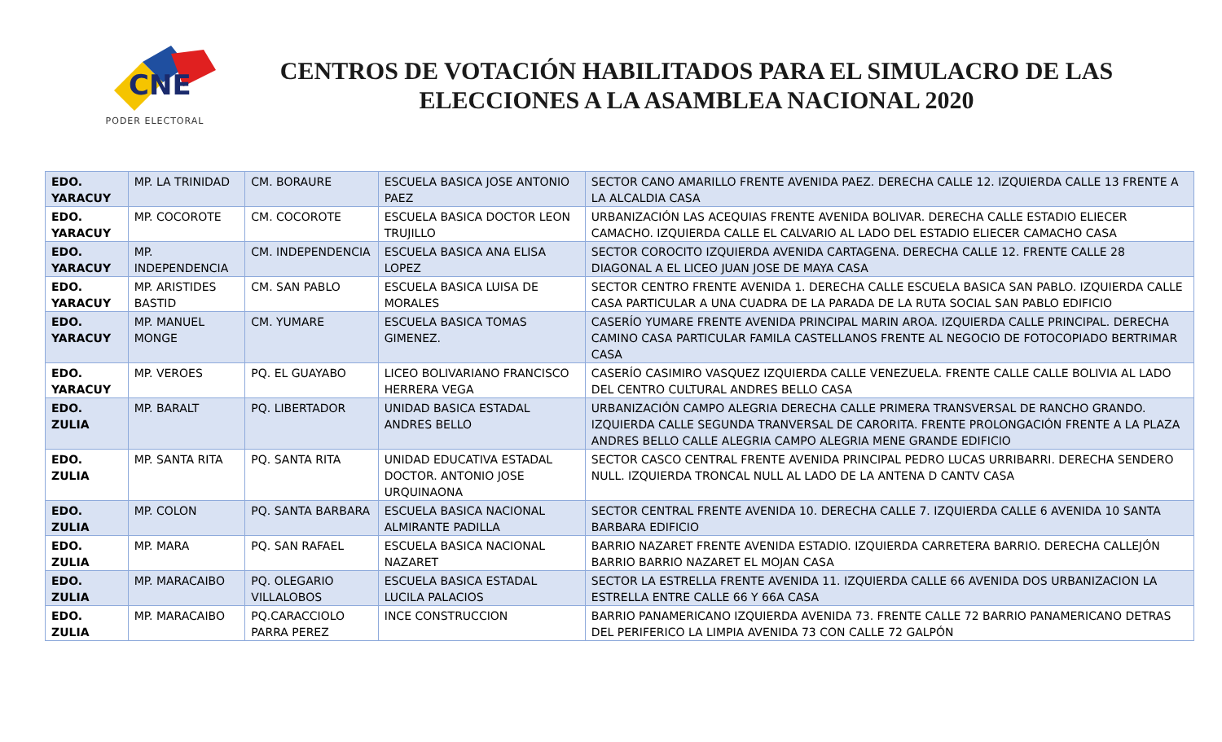CNE
PODER ELECTORAL
CENTROS DE VOTACIÓN HABILITADOS PARA EL SIMULACRO DE LAS ELECCIONES A LA ASAMBLEA NACIONAL 2020
| EDO. YARACUY | MP. LA TRINIDAD | CM. BORAURE | ESCUELA BASICA JOSE ANTONIO PAEZ | SECTOR CANO AMARILLO FRENTE AVENIDA PAEZ. DERECHA CALLE 12. IZQUIERDA CALLE 13 FRENTE A LA ALCALDIA CASA |
| EDO. YARACUY | MP. COCOROTE | CM. COCOROTE | ESCUELA BASICA DOCTOR LEON TRUJILLO | URBANIZACIÓN LAS ACEQUIAS FRENTE AVENIDA BOLIVAR. DERECHA CALLE ESTADIO ELIECER CAMACHO. IZQUIERDA CALLE EL CALVARIO AL LADO DEL ESTADIO ELIECER CAMACHO CASA |
| EDO. YARACUY | MP. INDEPENDENCIA | CM. INDEPENDENCIA | ESCUELA BASICA ANA ELISA LOPEZ | SECTOR COROCITO IZQUIERDA AVENIDA CARTAGENA. DERECHA CALLE 12. FRENTE CALLE 28 DIAGONAL A EL LICEO JUAN JOSE DE MAYA CASA |
| EDO. YARACUY | MP. ARISTIDES BASTID | CM. SAN PABLO | ESCUELA BASICA LUISA DE MORALES | SECTOR CENTRO FRENTE AVENIDA 1. DERECHA CALLE ESCUELA BASICA SAN PABLO. IZQUIERDA CALLE CASA PARTICULAR A UNA CUADRA DE LA PARADA DE LA RUTA SOCIAL SAN PABLO EDIFICIO |
| EDO. YARACUY | MP. MANUEL MONGE | CM. YUMARE | ESCUELA BASICA TOMAS GIMENEZ. | CASERÍO YUMARE FRENTE AVENIDA PRINCIPAL MARIN AROA. IZQUIERDA CALLE PRINCIPAL. DERECHA CAMINO CASA PARTICULAR FAMILA CASTELLANOS FRENTE AL NEGOCIO DE FOTOCOPIADO BERTRIMAR CASA |
| EDO. YARACUY | MP. VEROES | PQ. EL GUAYABO | LICEO BOLIVARIANO FRANCISCO HERRERA VEGA | CASERÍO CASIMIRO VASQUEZ IZQUIERDA CALLE VENEZUELA. FRENTE CALLE CALLE BOLIVIA AL LADO DEL CENTRO CULTURAL ANDRES BELLO CASA |
| EDO. ZULIA | MP. BARALT | PQ. LIBERTADOR | UNIDAD BASICA ESTADAL ANDRES BELLO | URBANIZACIÓN CAMPO ALEGRIA DERECHA CALLE PRIMERA TRANSVERSAL DE RANCHO GRANDO. IZQUIERDA CALLE SEGUNDA TRANVERSAL DE CARORITA. FRENTE PROLONGACIÓN FRENTE A LA PLAZA ANDRES BELLO CALLE ALEGRIA CAMPO ALEGRIA MENE GRANDE EDIFICIO |
| EDO. ZULIA | MP. SANTA RITA | PQ. SANTA RITA | UNIDAD EDUCATIVA ESTADAL DOCTOR. ANTONIO JOSE URQUINAONA | SECTOR CASCO CENTRAL FRENTE AVENIDA PRINCIPAL PEDRO LUCAS URRIBARRI. DERECHA SENDERO NULL. IZQUIERDA TRONCAL NULL AL LADO DE LA ANTENA D CANTV CASA |
| EDO. ZULIA | MP. COLON | PQ. SANTA BARBARA | ESCUELA BASICA NACIONAL ALMIRANTE PADILLA | SECTOR CENTRAL FRENTE AVENIDA 10. DERECHA CALLE 7. IZQUIERDA CALLE 6 AVENIDA 10 SANTA BARBARA EDIFICIO |
| EDO. ZULIA | MP. MARA | PQ. SAN RAFAEL | ESCUELA BASICA NACIONAL NAZARET | BARRIO NAZARET FRENTE AVENIDA ESTADIO. IZQUIERDA CARRETERA BARRIO. DERECHA CALLEJÓN BARRIO BARRIO NAZARET EL MOJAN CASA |
| EDO. ZULIA | MP. MARACAIBO | PQ. OLEGARIO VILLALOBOS | ESCUELA BASICA ESTADAL LUCILA PALACIOS | SECTOR LA ESTRELLA FRENTE AVENIDA 11. IZQUIERDA CALLE 66 AVENIDA DOS URBANIZACION LA ESTRELLA ENTRE CALLE 66 Y 66A CASA |
| EDO. ZULIA | MP. MARACAIBO | PQ.CARACCIOLO PARRA PEREZ | INCE CONSTRUCCION | BARRIO PANAMERICANO IZQUIERDA AVENIDA 73. FRENTE CALLE 72 BARRIO PANAMERICANO DETRAS DEL PERIFERICO LA LIMPIA AVENIDA 73 CON CALLE 72 GALPÓN |